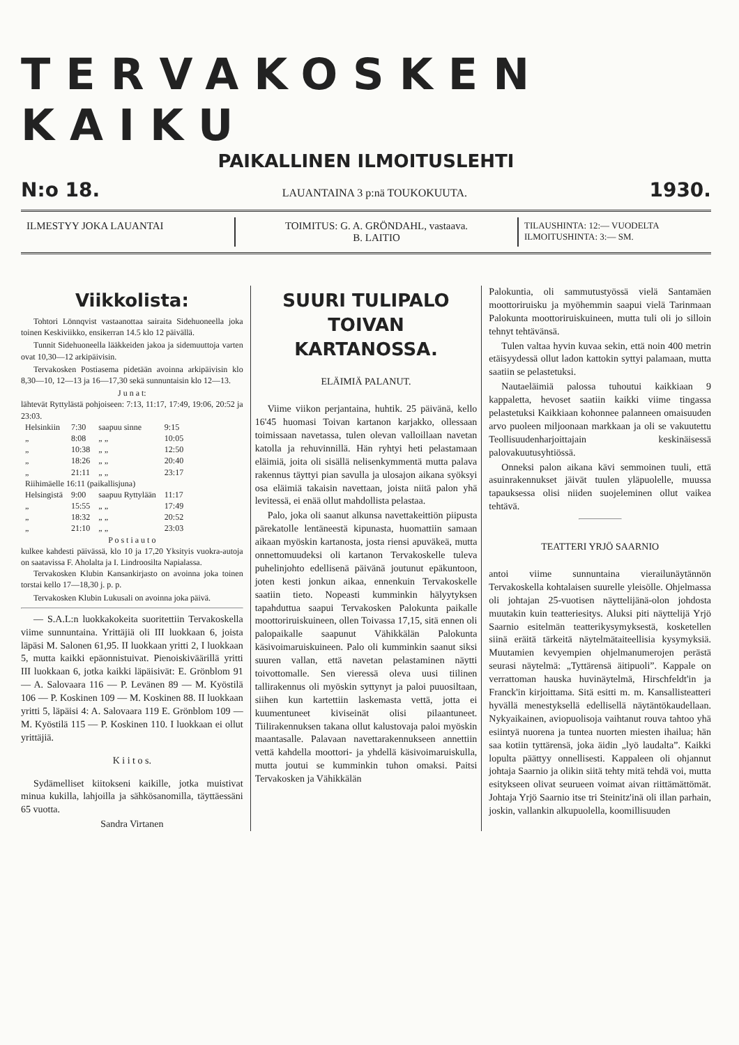TERVAKOSKEN KAIKU
PAIKALLINEN ILMOITUSLEHTI
N:o 18. LAUANTAINA 3 p:nä TOUKOKUUTA. 1930.
ILMESTYY JOKA LAUANTAI TOIMITUS: G. A. GRÖNDAHL, vastaava.
B. LAITIO
TILAUSHINTA: 12:— VUODELTA
ILMOITUSHINTA: 3:— SM.
Viikkolista:
Tohtori Lönnqvist vastaanottaa sairaita Sidehuoneella joka toinen Keskiviikko, ensikerran 14.5 klo 12 päivällä.
Tunnit Sidehuoneella lääkkeiden jakoa ja sidemuuttoja varten ovat 10,30—12 arkipäivisin.
Tervakosken Postiasema pidetään avoinna arkipäivisin klo 8,30—10, 12—13 ja 16—17,30 sekä sunnuntaisin klo 12—13.
J u n a t:
lähtevät Ryttylästä pohjoiseen: 7:13, 11:17, 17:49, 19:06, 20:52 ja 23:03.
| Helsinkiin | 7:30 | saapuu sinne | 9:15 |
| „ | 8:08 | „ „ | 10:05 |
| „ | 10:38 | „ „ | 12:50 |
| „ | 18:26 | „ „ | 20:40 |
| „ | 21:11 | „ „ | 23:17 |
| Riihimäelle 16:11 (paikallisjuna) | | | |
| Helsingistä | 9:00 | saapuu Ryttylään | 11:17 |
| „ | 15:55 | „ „ | 17:49 |
| „ | 18:32 | „ „ | 20:52 |
| „ | 21:10 | „ „ | 23:03 |
P o s t i a u t o
kulkee kahdesti päivässä, klo 10 ja 17,20 Yksityis vuokra-autoja on saatavissa F. Aholalta ja I. Lindroosilta Napialassa.
Tervakosken Klubin Kansankirjasto on avoinna joka toinen torstai kello 17—18,30 j. p. p.
Tervakosken Klubin Lukusali on avoinna joka päivä.
— S.A.L:n luokkakokeita suoritettiin Tervakoskella viime sunnuntaina. Yrittäjiä oli III luokkaan 6, joista läpäsi M. Salonen 61,95. II luokkaan yritti 2, I luokkaan 5, mutta kaikki epäonnistuivat. Pienoiskiväärillä yritti III luokkaan 6, jotka kaikki läpäisivät: E. Grönblom 91 — A. Salovaara 116 — P. Levänen 89 — M. Kyöstilä 106 — P. Koskinen 109 — M. Koskinen 88. II luokkaan yritti 5, läpäisi 4: A. Salovaara 119 E. Grönblom 109 — M. Kyöstilä 115 — P. Koskinen 110. I luokkaan ei ollut yrittäjiä.
K i i t o s.
Sydämelliset kiitokseni kaikille, jotka muistivat minua kukilla, lahjoilla ja sähkösanomilla, täyttäessäni 65 vuotta.
Sandra Virtanen
SUURI TULIPALO TOIVAN KARTANOSSA.
ELÄIMIÄ PALANUT.
Viime viikon perjantaina, huhtik. 25 päivänä, kello 16'45 huomasi Toivan kartanon karjakko, ollessaan toimissaan navetassa, tulen olevan valloillaan navetan katolla ja rehuvinnillä. Hän ryhtyi heti pelastamaan eläimiä, joita oli sisällä nelisenkymmentä mutta palava rakennus täyttyi pian savulla ja ulosajon aikana syöksyi osa eläimiä takaisin navettaan, joista niitä palon yhä levitessä, ei enää ollut mahdollista pelastaa.
Palo, joka oli saanut alkunsa navettakeittiön piipusta pärekatolle lentäneestä kipunasta, huomattiin samaan aikaan myöskin kartanosta, josta riensi apuväkeä, mutta onnettomuudeksi oli kartanon Tervakoskelle tuleva puhelinjohto edellisenä päivänä joutunut epäkuntoon, joten kesti jonkun aikaa, ennenkuin Tervakoskelle saatiin tieto. Nopeasti kumminkin hälyytyksen tapahduttua saapui Tervakosken Palokunta paikalle moottoriruiskuineen, ollen Toivassa 17,15, sitä ennen oli palopaikalle saapunut Vähikkälän Palokunta käsivoimaruiskuineen. Palo oli kumminkin saanut siksi suuren vallan, että navetan pelastaminen näytti toivottomalle. Sen vieressä oleva uusi tiilinen tallirakennus oli myöskin syttynyt ja paloi puuosiltaan, siihen kun kartettiin laskemasta vettä, jotta ei kuumentuneet kiviseinät olisi pilaantuneet. Tiilirakennuksen takana ollut kalustovaja paloi myöskin maantasalle. Palavaan navettarakennukseen annettiin vettä kahdella moottori- ja yhdellä käsivoimaruiskulla, mutta joutui se kumminkin tuhon omaksi. Paitsi Tervakosken ja Vähikkälän
Palokuntia, oli sammutustyössä vielä Santamäen moottoriruisku ja myöhemmin saapui vielä Tarinmaan Palokunta moottoriruiskuineen, mutta tuli oli jo silloin tehnyt tehtävänsä.
Tulen valtaa hyvin kuvaa sekin, että noin 400 metrin etäisyydessä ollut ladon kattokin syttyi palamaan, mutta saatiin se pelastetuksi.
Nautaeläimiä palossa tuhoutui kaikkiaan 9 kappaletta, hevoset saatiin kaikki viime tingassa pelastetuksi Kaikkiaan kohonnee palanneen omaisuuden arvo puoleen miljoonaan markkaan ja oli se vakuutettu Teollisuudenharjoittajain keskinäisessä palovakuutusyhtiössä.
Onneksi palon aikana kävi semmoinen tuuli, että asuinrakennukset jäivät tuulen yläpuolelle, muussa tapauksessa olisi niiden suojeleminen ollut vaikea tehtävä.
TEATTERI YRJÖ SAARNIO
antoi viime sunnuntaina vierailunäytännön Tervakoskella kohtalaisen suurelle yleisölle. Ohjelmassa oli johtajan 25-vuotisen näyttelijänä-olon johdosta muutakin kuin teatteriesitys. Aluksi piti näyttelijä Yrjö Saarnio esitelmän teatterikysymyksestä, kosketellen siinä eräitä tärkeitä näytelmätaiteellisia kysymyksiä. Muutamien kevyempien ohjelmanumerojen perästä seurasi näytelmä: „Tyttärensä äitipuoli”. Kappale on verrattoman hauska huvinäytelmä, Hirschfeldt'in ja Franck'in kirjoittama. Sitä esitti m. m. Kansallisteatteri hyvällä menestyksellä edellisellä näytäntökaudellaan. Nykyaikainen, aviopuolisoja vaihtanut rouva tahtoo yhä esiintyä nuorena ja tuntea nuorten miesten ihailua; hän saa kotiin tyttärensä, joka äidin „lyö laudalta”. Kaikki lopulta päättyy onnellisesti. Kappaleen oli ohjannut johtaja Saarnio ja olikin siitä tehty mitä tehdä voi, mutta esitykseen olivat seurueen voimat aivan riittämättömät. Johtaja Yrjö Saarnio itse tri Steinitz'inä oli illan parhain, joskin, vallankin alkupuolella, koomillisuuden